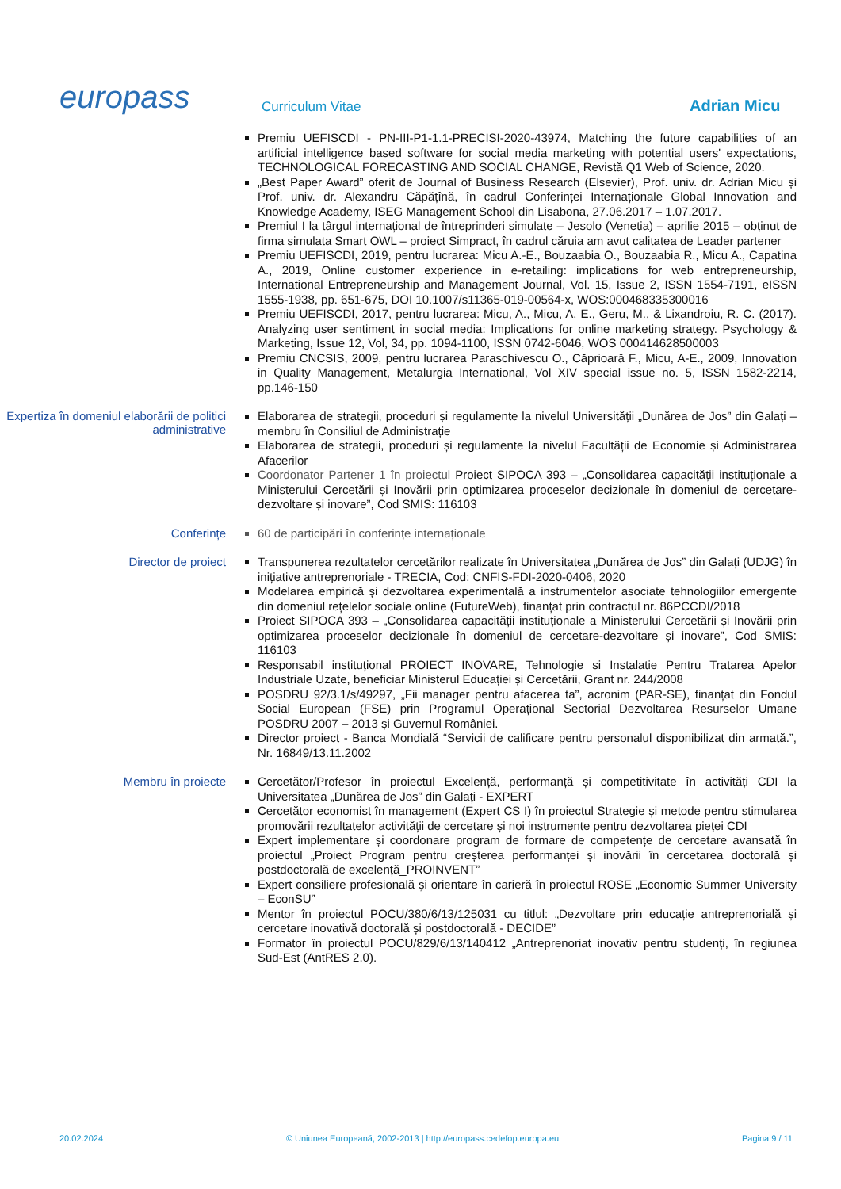europass
Curriculum Vitae
Adrian Micu
Premiu UEFISCDI - PN-III-P1-1.1-PRECISI-2020-43974, Matching the future capabilities of an artificial intelligence based software for social media marketing with potential users' expectations, TECHNOLOGICAL FORECASTING AND SOCIAL CHANGE, Revistă Q1 Web of Science, 2020.
„Best Paper Award” oferit de Journal of Business Research (Elsevier), Prof. univ. dr. Adrian Micu și Prof. univ. dr. Alexandru Căpățînă, în cadrul Conferinței Internaționale Global Innovation and Knowledge Academy, ISEG Management School din Lisabona, 27.06.2017 – 1.07.2017.
Premiul I la târgul internațional de întreprinderi simulate – Jesolo (Venetia) – aprilie 2015 – obținut de firma simulata Smart OWL – proiect Simpract, în cadrul căruia am avut calitatea de Leader partener
Premiu UEFISCDI, 2019, pentru lucrarea: Micu A.-E., Bouzaabia O., Bouzaabia R., Micu A., Capatina A., 2019, Online customer experience in e-retailing: implications for web entrepreneurship, International Entrepreneurship and Management Journal, Vol. 15, Issue 2, ISSN 1554-7191, eISSN 1555-1938, pp. 651-675, DOI 10.1007/s11365-019-00564-x, WOS:000468335300016
Premiu UEFISCDI, 2017, pentru lucrarea: Micu, A., Micu, A. E., Geru, M., & Lixandroiu, R. C. (2017). Analyzing user sentiment in social media: Implications for online marketing strategy. Psychology & Marketing, Issue 12, Vol, 34, pp. 1094-1100, ISSN 0742-6046, WOS 000414628500003
Premiu CNCSIS, 2009, pentru lucrarea Paraschivescu O., Căprioară F., Micu, A-E., 2009, Innovation in Quality Management, Metalurgia International, Vol XIV special issue no. 5, ISSN 1582-2214, pp.146-150
Expertiza în domeniul elaborării de politici administrative
Elaborarea de strategii, proceduri și regulamente la nivelul Universității „Dunărea de Jos” din Galați – membru în Consiliul de Administrație
Elaborarea de strategii, proceduri și regulamente la nivelul Facultății de Economie și Administrarea Afacerilor
Coordonator Partener 1 în proiectul Proiect SIPOCA 393 – „Consolidarea capacității instituționale a Ministerului Cercetării și Inovării prin optimizarea proceselor decizionale în domeniul de cercetare-dezvoltare și inovare”, Cod SMIS: 116103
Conferințe
60 de participări în conferințe internaționale
Director de proiect
Transpunerea rezultatelor cercetărilor realizate în Universitatea „Dunărea de Jos” din Galați (UDJG) în inițiative antreprenoriale - TRECIA, Cod: CNFIS-FDI-2020-0406, 2020
Modelarea empirică și dezvoltarea experimentală a instrumentelor asociate tehnologiilor emergente din domeniul rețelelor sociale online (FutureWeb), finanțat prin contractul nr. 86PCCDI/2018
Proiect SIPOCA 393 – „Consolidarea capacității instituționale a Ministerului Cercetării și Inovării prin optimizarea proceselor decizionale în domeniul de cercetare-dezvoltare și inovare”, Cod SMIS: 116103
Responsabil instituțional PROIECT INOVARE, Tehnologie si Instalatie Pentru Tratarea Apelor Industriale Uzate, beneficiar Ministerul Educației și Cercetării, Grant nr. 244/2008
POSDRU 92/3.1/s/49297, „Fii manager pentru afacerea ta”, acronim (PAR-SE), finanțat din Fondul Social European (FSE) prin Programul Operațional Sectorial Dezvoltarea Resurselor Umane POSDRU 2007 – 2013 și Guvernul României.
Director proiect - Banca Mondială “Servicii de calificare pentru personalul disponibilizat din armată.”, Nr. 16849/13.11.2002
Membru în proiecte
Cercetător/Profesor în proiectul Excelență, performanță și competitivitate în activități CDI la Universitatea „Dunărea de Jos” din Galați - EXPERT
Cercetător economist în management (Expert CS I) în proiectul Strategie și metode pentru stimularea promovării rezultatelor activității de cercetare și noi instrumente pentru dezvoltarea pieței CDI
Expert implementare și coordonare program de formare de competențe de cercetare avansată în proiectul „Proiect Program pentru creșterea performanței și inovării în cercetarea doctorală și postdoctorală de excelență_PROINVENT”
Expert consiliere profesională şi orientare în carieră în proiectul ROSE „Economic Summer University – EconSU”
Mentor în proiectul POCU/380/6/13/125031 cu titlul: „Dezvoltare prin educație antreprenorială și cercetare inovativă doctorală și postdoctorală - DECIDE”
Formator în proiectul POCU/829/6/13/140412 „Antreprenoriat inovativ pentru studenți, în regiunea Sud-Est (AntRES 2.0).
20.02.2024 © Uniunea Europeană, 2002-2013 | http://europass.cedefop.europa.eu Pagina 9 / 11